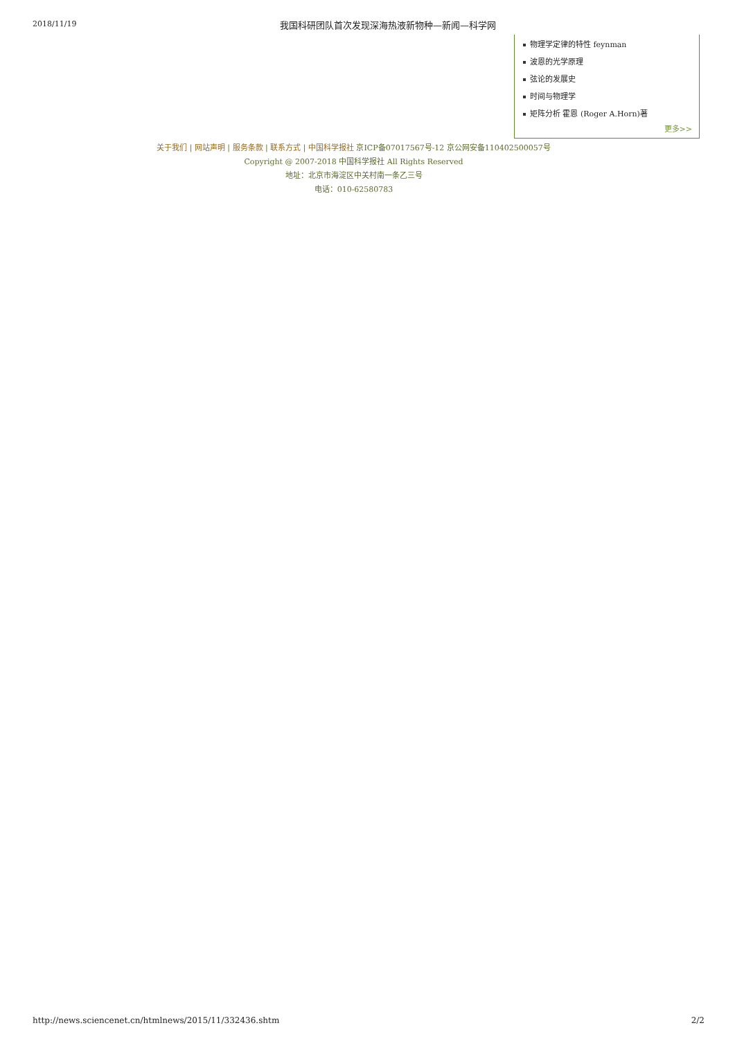2018/11/19 我国科研团队首次发现深海热液新物种—新闻—科学网
物理学定律的特性 feynman
波恩的光学原理
弦论的发展史
时间与物理学
矩阵分析 霍恩 (Roger A.Horn)著
更多>>
关于我们 | 网站声明 | 服务条款 | 联系方式 | 中国科学报社 京ICP备07017567号-12 京公网安备110402500057号
Copyright @ 2007-2018 中国科学报社 All Rights Reserved
地址：北京市海淀区中关村南一条乙三号
电话：010-62580783
http://news.sciencenet.cn/htmlnews/2015/11/332436.shtm 2/2